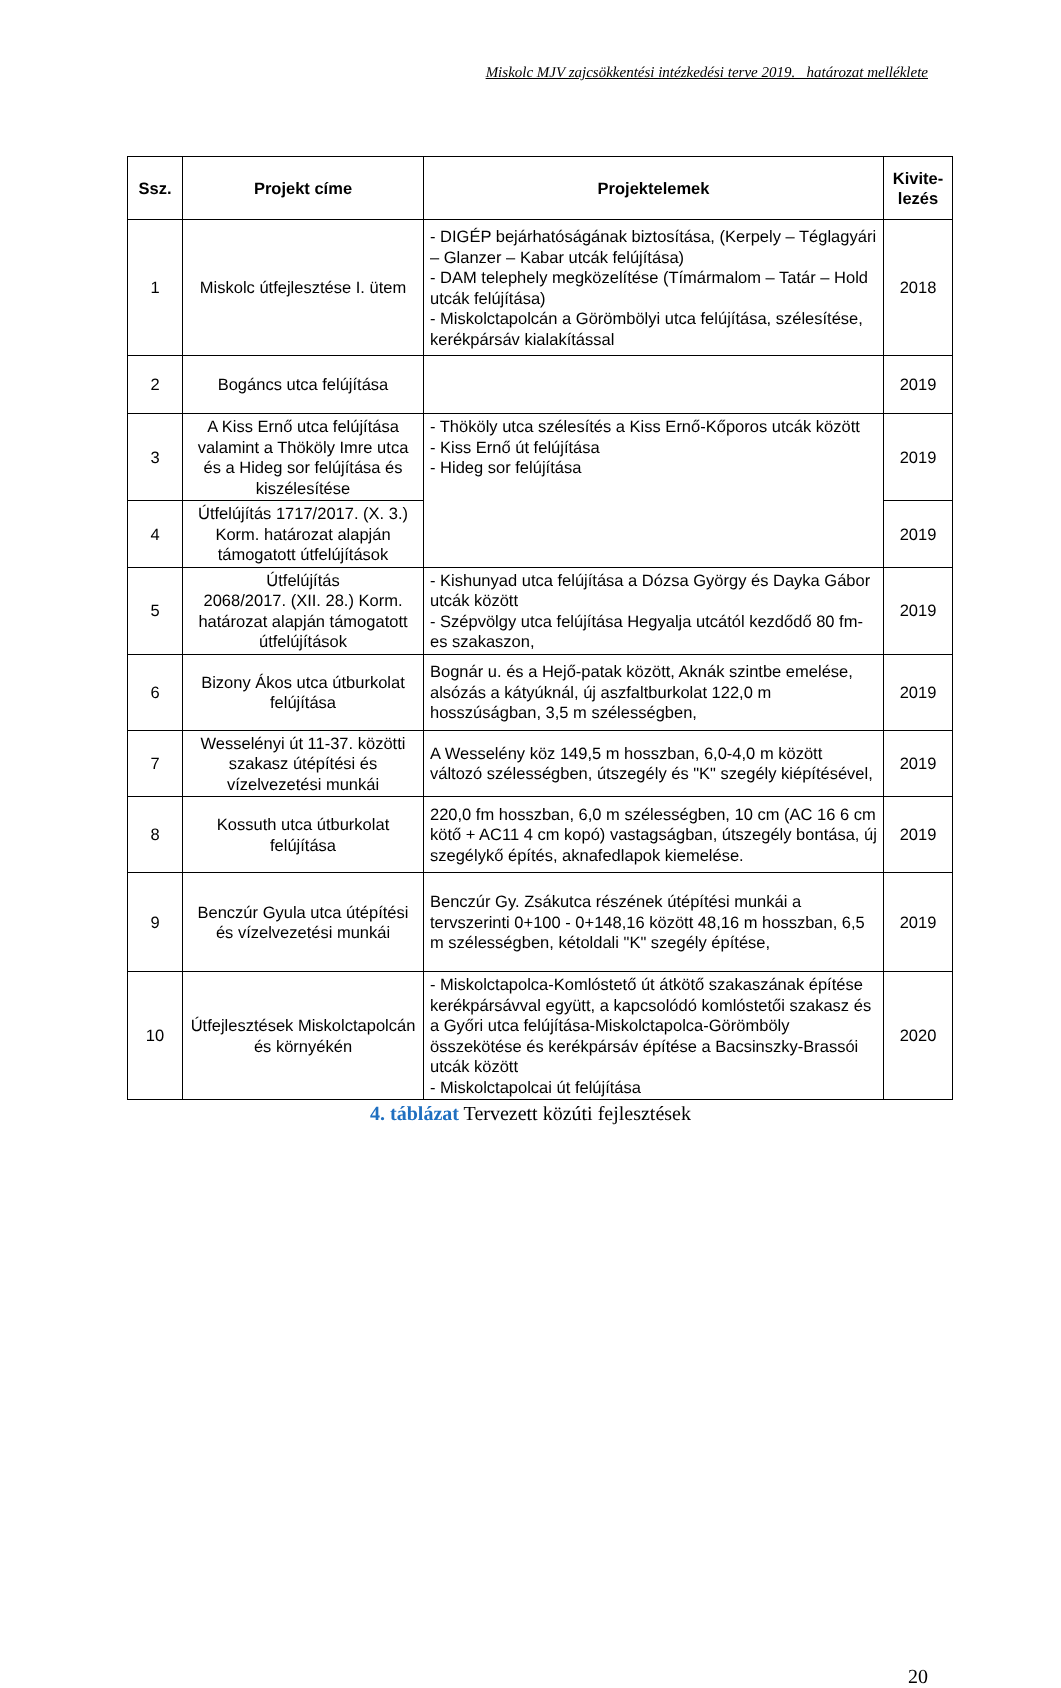Miskolc MJV zajcsökkentési intézkedési terve 2019. határozat melléklete
| Ssz. | Projekt címe | Projektelemek | Kivite-lezés |
| --- | --- | --- | --- |
| 1 | Miskolc útfejlesztése I. ütem | - DIGÉP bejárhatóságának biztosítása, (Kerpely – Téglagyári – Glanzer – Kabar utcák felújítása) - DAM telephely megközelítése (Tímármalom – Tatár – Hold utcák felújítása) - Miskolctapolcán a Görömbölyi utca felújítása, szélesítése, kerékpársáv kialakítással | 2018 |
| 2 | Bogáncs utca felújítása | | 2019 |
| 3 | A Kiss Ernő utca felújítása valamint a Thököly Imre utca és a Hideg sor felújítása és kiszélesítése | - Thököly utca szélesítés a Kiss Ernő-Kőporos utcák között - Kiss Ernő út felújítása - Hideg sor felújítása | 2019 |
| 4 | Útfelújítás 1717/2017. (X. 3.) Korm. határozat alapján támogatott útfelújítások | | 2019 |
| 5 | Útfelújítás 2068/2017. (XII. 28.) Korm. határozat alapján támogatott útfelújítások | - Kishunyad utca felújítása a Dózsa György és Dayka Gábor utcák között - Szépvölgy utca felújítása Hegyalja utcától kezdődő 80 fm-es szakaszon, | 2019 |
| 6 | Bizony Ákos utca útburkolat felújítása | Bognár u. és a Hejő-patak között, Aknák szintbe emelése, alsózás a kátyúknál, új aszfaltburkolat 122,0 m hosszúságban, 3,5 m szélességben, | 2019 |
| 7 | Wesselényi út 11-37. közötti szakasz útépítési és vízelvezetési munkái | A Wesselény köz 149,5 m hosszban, 6,0-4,0 m között változó szélességben, útszegély és "K" szegély kiépítésével, | 2019 |
| 8 | Kossuth utca útburkolat felújítása | 220,0 fm hosszban, 6,0 m szélességben, 10 cm (AC 16 6 cm kötő + AC11 4 cm kopó) vastagságban, útszegély bontása, új szegélykő építés, aknafedlapok kiemelése. | 2019 |
| 9 | Benczúr Gyula utca útépítési és vízelvezetési munkái | Benczúr Gy. Zsákutca részének útépítési munkái a tervszerinti 0+100 - 0+148,16 között 48,16 m hosszban, 6,5 m szélességben, kétoldali "K" szegély építése, | 2019 |
| 10 | Útfejlesztések Miskolctapolcán és környékén | - Miskolctapolca-Komlóstető út átkötő szakaszának építése kerékpársávval együtt, a kapcsolódó komlóstetői szakasz és a Győri utca felújítása-Miskolctapolca-Görömböly összekötése és kerékpársáv építése a Bacsinszky-Brassói utcák között - Miskolctapolcai út felújítása | 2020 |
4. táblázat Tervezett közúti fejlesztések
20